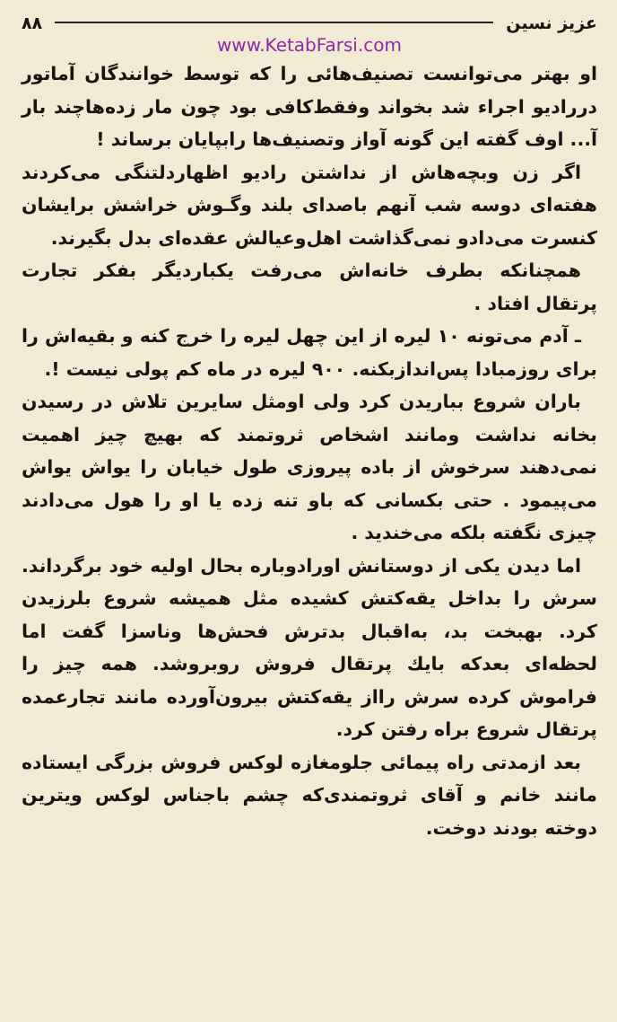عزیز نسین ۸۸
www.KetabFarsi.com
او بهتر می‌توانست تصنیف‌هائی را که توسط خوانندگان آماتور دررادیو اجراء شد بخواند وفقط‌کافی بود چون مار زده‌هاچند بار آ... اوف گفته این گونه آواز وتصنیف‌ها رابپایان برساند !
اگر زن وبچه‌هاش از نداشتن رادیو اظهاردلتنگی می‌کردند هفته‌ای دوسه شب آنهم باصدای بلند وگـوش خراشش برایشان کنسرت می‌دادو نمی‌گذاشت اهل‌وعیالش عقده‌ای بدل بگیرند.
همچنانکه بطرف خانه‌اش می‌رفت یکباردیگر بفکر تجارت پرتقال افتاد .
ـ آدم می‌تونه ۱۰ لیره از این چهل لیره را خرج کنه و بقیه‌اش را برای روزمبادا پس‌اندازبکنه. ۹۰۰ لیره در ماه کم پولی نیست !.
باران شروع بباریدن کرد ولی اومثل سایرین تلاش در رسیدن بخانه نداشت ومانند اشخاص ثروتمند که بهیچ چیز اهمیت نمی‌دهند سرخوش از باده پیروزی طول خیابان را یواش یواش می‌پیمود . حتی بکسانی که باو تنه زده یا او را هول می‌دادند چیزی نگفته بلکه می‌خندید .
اما دیدن یکی از دوستانش اورادوباره بحال اولیه خود برگرداند. سرش را بداخل یقه‌کتش کشیده مثل همیشه شروع بلرزیدن کرد. بهبخت بد، به‌اقبال بدترش فحش‌ها وناسزا گفت اما لحظه‌ای بعدکه بایك پرتقال فروش روبروشد. همه چیز را فراموش کرده سرش رااز یقه‌کتش بیرون‌آورده مانند تجارعمده پرتقال شروع براه رفتن کرد.
بعد ازمدتی راه پیمائی جلومغازه لوکس فروش بزرگی ایستاده مانند خانم و آقای ثروتمندی‌که چشم باجناس لوکس ویترین دوخته بودند دوخت.